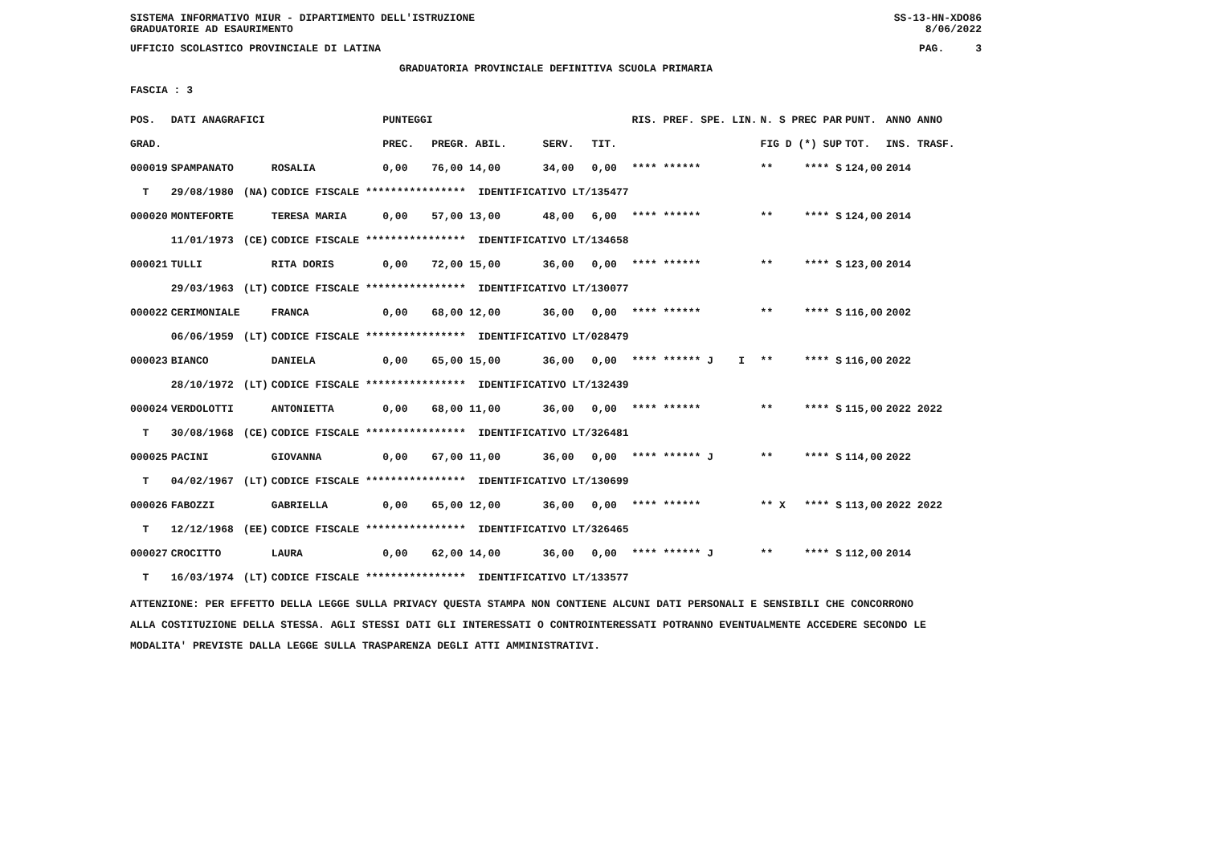SISTEMA INFORMATIVO MIUR - DIPARTIMENTO DELL'ISTRUZIONE
GRADUATORIE AD ESAURIMENTO SS-13-HN-XDO86
8/06/2022
UFFICIO SCOLASTICO PROVINCIALE DI LATINA PAG. 3
GRADUATORIA PROVINCIALE DEFINITIVA SCUOLA PRIMARIA
FASCIA : 3
| POS. | DATI ANAGRAFICI | | | PUNTEGGI | | | | RIS. PREF. SPE. LIN. | N. S PREC PAR | PUNT. | ANNO ANNO |
| --- | --- | --- | --- | --- | --- | --- | --- | --- | --- | --- | --- |
| GRAD. | | | | PREC. | PREGR. ABIL. | SERV. | TIT. | | FIG D (*) SUP | TOT. | INS. TRASF. |
| 000019 | SPAMPANATO | | ROSALIA | 0,00 | 76,00 14,00 | 34,00 | 0,00 | **** ****** | ** **** S | 124,00 | 2014 |
| T | 29/08/1980 | (NA) | CODICE FISCALE **************** IDENTIFICATIVO LT/135477 | | | | | | | | |
| 000020 | MONTEFORTE | | TERESA MARIA | 0,00 | 57,00 13,00 | 48,00 | 6,00 | **** ****** | ** **** S | 124,00 | 2014 |
| | 11/01/1973 | (CE) | CODICE FISCALE **************** IDENTIFICATIVO LT/134658 | | | | | | | | |
| 000021 | TULLI | | RITA DORIS | 0,00 | 72,00 15,00 | 36,00 | 0,00 | **** ****** | ** **** S | 123,00 | 2014 |
| | 29/03/1963 | (LT) | CODICE FISCALE **************** IDENTIFICATIVO LT/130077 | | | | | | | | |
| 000022 | CERIMONIALE | | FRANCA | 0,00 | 68,00 12,00 | 36,00 | 0,00 | **** ****** | ** **** S | 116,00 | 2002 |
| | 06/06/1959 | (LT) | CODICE FISCALE **************** IDENTIFICATIVO LT/028479 | | | | | | | | |
| 000023 | BIANCO | | DANIELA | 0,00 | 65,00 15,00 | 36,00 | 0,00 | **** ****** J I | ** **** S | 116,00 | 2022 |
| | 28/10/1972 | (LT) | CODICE FISCALE **************** IDENTIFICATIVO LT/132439 | | | | | | | | |
| 000024 | VERDOLOTTI | | ANTONIETTA | 0,00 | 68,00 11,00 | 36,00 | 0,00 | **** ****** | ** **** S | 115,00 | 2022 2022 |
| T | 30/08/1968 | (CE) | CODICE FISCALE **************** IDENTIFICATIVO LT/326481 | | | | | | | | |
| 000025 | PACINI | | GIOVANNA | 0,00 | 67,00 11,00 | 36,00 | 0,00 | **** ****** J | ** **** S | 114,00 | 2022 |
| T | 04/02/1967 | (LT) | CODICE FISCALE **************** IDENTIFICATIVO LT/130699 | | | | | | | | |
| 000026 | FABOZZI | | GABRIELLA | 0,00 | 65,00 12,00 | 36,00 | 0,00 | **** ****** | ** X **** S | 113,00 | 2022 2022 |
| T | 12/12/1968 | (EE) | CODICE FISCALE **************** IDENTIFICATIVO LT/326465 | | | | | | | | |
| 000027 | CROCITTO | | LAURA | 0,00 | 62,00 14,00 | 36,00 | 0,00 | **** ****** J | ** **** S | 112,00 | 2014 |
| T | 16/03/1974 | (LT) | CODICE FISCALE **************** IDENTIFICATIVO LT/133577 | | | | | | | | |
ATTENZIONE: PER EFFETTO DELLA LEGGE SULLA PRIVACY QUESTA STAMPA NON CONTIENE ALCUNI DATI PERSONALI E SENSIBILI CHE CONCORRONO
ALLA COSTITUZIONE DELLA STESSA. AGLI STESSI DATI GLI INTERESSATI O CONTROINTERESSATI POTRANNO EVENTUALMENTE ACCEDERE SECONDO LE
MODALITA' PREVISTE DALLA LEGGE SULLA TRASPARENZA DEGLI ATTI AMMINISTRATIVI.